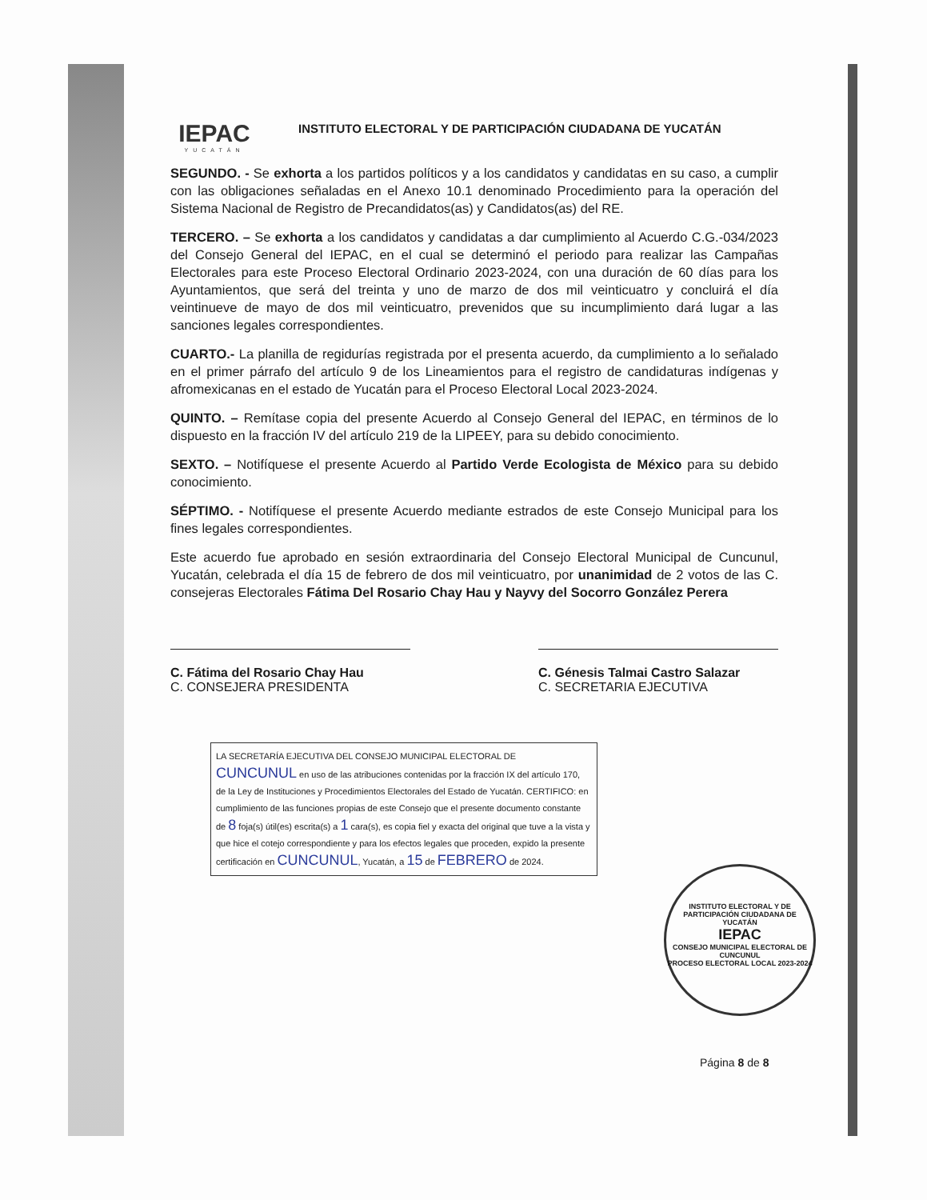IEPAC
YUCATÁN
INSTITUTO ELECTORAL Y DE PARTICIPACIÓN CIUDADANA DE YUCATÁN
SEGUNDO. - Se exhorta a los partidos políticos y a los candidatos y candidatas en su caso, a cumplir con las obligaciones señaladas en el Anexo 10.1 denominado Procedimiento para la operación del Sistema Nacional de Registro de Precandidatos(as) y Candidatos(as) del RE.
TERCERO. – Se exhorta a los candidatos y candidatas a dar cumplimiento al Acuerdo C.G.-034/2023 del Consejo General del IEPAC, en el cual se determinó el periodo para realizar las Campañas Electorales para este Proceso Electoral Ordinario 2023-2024, con una duración de 60 días para los Ayuntamientos, que será del treinta y uno de marzo de dos mil veinticuatro y concluirá el día veintinueve de mayo de dos mil veinticuatro, prevenidos que su incumplimiento dará lugar a las sanciones legales correspondientes.
CUARTO.- La planilla de regidurías registrada por el presenta acuerdo, da cumplimiento a lo señalado en el primer párrafo del artículo 9 de los Lineamientos para el registro de candidaturas indígenas y afromexicanas en el estado de Yucatán para el Proceso Electoral Local 2023-2024.
QUINTO. – Remítase copia del presente Acuerdo al Consejo General del IEPAC, en términos de lo dispuesto en la fracción IV del artículo 219 de la LIPEEY, para su debido conocimiento.
SEXTO. – Notifíquese el presente Acuerdo al Partido Verde Ecologista de México para su debido conocimiento.
SÉPTIMO. - Notifíquese el presente Acuerdo mediante estrados de este Consejo Municipal para los fines legales correspondientes.
Este acuerdo fue aprobado en sesión extraordinaria del Consejo Electoral Municipal de Cuncunul, Yucatán, celebrada el día 15 de febrero de dos mil veinticuatro, por unanimidad de 2 votos de las C. consejeras Electorales Fátima Del Rosario Chay Hau y Nayvy del Socorro González Perera
C. Fátima del Rosario Chay Hau
C. CONSEJERA PRESIDENTA
C. Génesis Talmai Castro Salazar
C. SECRETARIA EJECUTIVA
LA SECRETARÍA EJECUTIVA DEL CONSEJO MUNICIPAL ELECTORAL DE CUNCUNUL en uso de las atribuciones contenidas por la fracción IX del artículo 170, de la Ley de Instituciones y Procedimientos Electorales del Estado de Yucatán. CERTIFICO: en cumplimiento de las funciones propias de este Consejo que el presente documento constante de 8 foja(s) útil(es) escrita(s) a 1 cara(s), es copia fiel y exacta del original que tuve a la vista y que hice el cotejo correspondiente y para los efectos legales que proceden, expido la presente certificación en CUNCUNUL, Yucatán, a 15 de FEBRERO de 2024.
INSTITUTO ELECTORAL Y DE PARTICIPACIÓN CIUDADANA DE YUCATÁN
IEPAC
CONSEJO MUNICIPAL ELECTORAL DE CUNCUNUL
PROCESO ELECTORAL LOCAL 2023-2024
Página 8 de 8